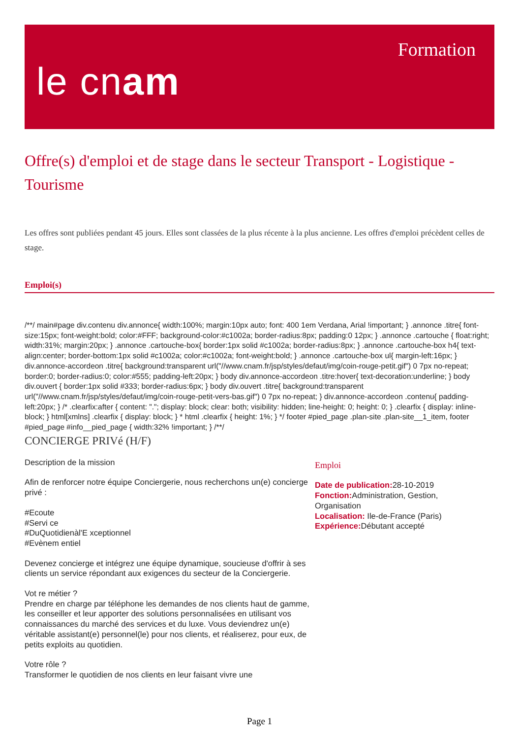le cnam
Formation
Offre(s) d'emploi et de stage dans le secteur Transport - Logistique - Tourisme
Les offres sont publiées pendant 45 jours. Elles sont classées de la plus récente à la plus ancienne. Les offres d'emploi précèdent celles de stage.
Emploi(s)
/**/ main#page div.contenu div.annonce{ width:100%; margin:10px auto; font: 400 1em Verdana, Arial !important; } .annonce .titre{ font-size:15px; font-weight:bold; color:#FFF; background-color:#c1002a; border-radius:8px; padding:0 12px; } .annonce .cartouche { float:right; width:31%; margin:20px; } .annonce .cartouche-box{ border:1px solid #c1002a; border-radius:8px; } .annonce .cartouche-box h4{ text-align:center; border-bottom:1px solid #c1002a; color:#c1002a; font-weight:bold; } .annonce .cartouche-box ul{ margin-left:16px; } div.annonce-accordeon .titre{ background:transparent url("//www.cnam.fr/jsp/styles/defaut/img/coin-rouge-petit.gif") 0 7px no-repeat; border:0; border-radius:0; color:#555; padding-left:20px; } body div.annonce-accordeon .titre:hover{ text-decoration:underline; } body div.ouvert { border:1px solid #333; border-radius:6px; } body div.ouvert .titre{ background:transparent url("//www.cnam.fr/jsp/styles/defaut/img/coin-rouge-petit-vers-bas.gif") 0 7px no-repeat; } div.annonce-accordeon .contenu{ padding-left:20px; } /* .clearfix:after { content: "."; display: block; clear: both; visibility: hidden; line-height: 0; height: 0; } .clearfix { display: inline-block; } html[xmlns] .clearfix { display: block; } * html .clearfix { height: 1%; } */ footer #pied_page .plan-site .plan-site__1_item, footer #pied_page #info__pied_page { width:32% !important; } /**/
CONCIERGE PRIVé (H/F)
Description de la mission
Afin de renforcer notre équipe Conciergerie, nous recherchons un(e) concierge privé :
#Ecoute
#Servi ce
#DuQuotidienàl'E xceptionnel
#Evènem entiel
Devenez concierge et intégrez une équipe dynamique, soucieuse d'offrir à ses clients un service répondant aux exigences du secteur de la Conciergerie.
Vot re métier ?
Prendre en charge par téléphone les demandes de nos clients haut de gamme, les conseiller et leur apporter des solutions personnalisées en utilisant vos connaissances du marché des services et du luxe. Vous deviendrez un(e) véritable assistant(e) personnel(le) pour nos clients, et réaliserez, pour eux, de petits exploits au quotidien.
Votre rôle ?
Transformer le quotidien de nos clients en leur faisant vivre une
Emploi
Date de publication: 28-10-2019
Fonction: Administration, Gestion, Organisation
Localisation: Ile-de-France (Paris)
Expérience: Débutant accepté
Page 1